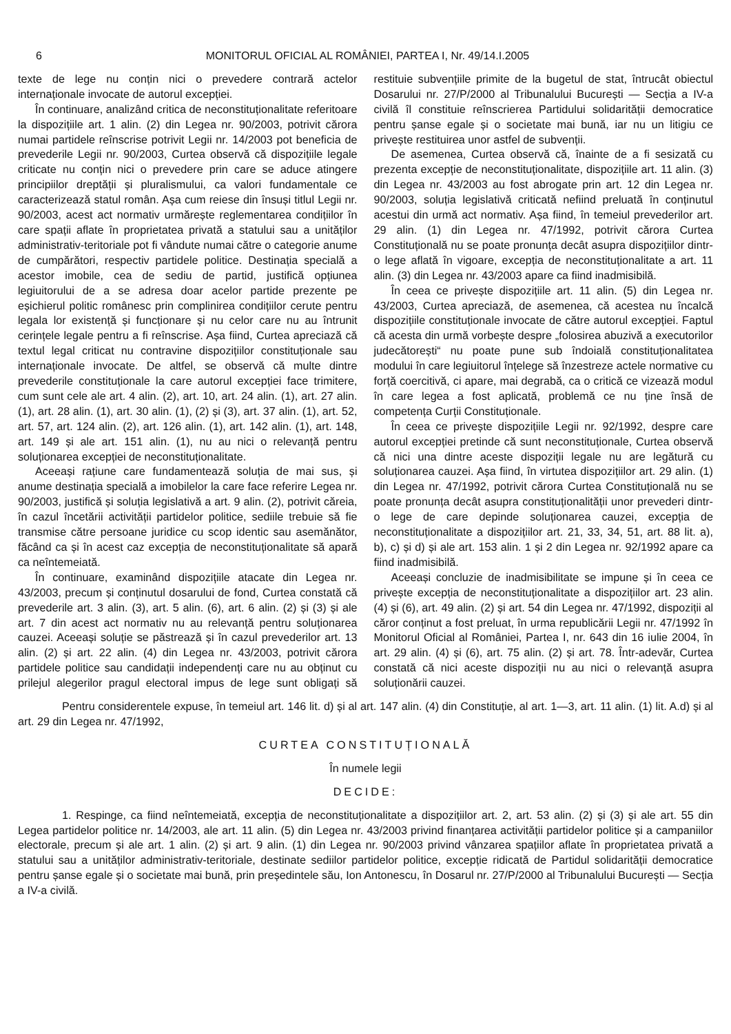6 MONITORUL OFICIAL AL ROMÂNIEI, PARTEA I, Nr. 49/14.I.2005
texte de lege nu conțin nici o prevedere contrară actelor internaționale invocate de autorul excepției.
În continuare, analizând critica de neconstituționalitate referitoare la dispozițiile art. 1 alin. (2) din Legea nr. 90/2003, potrivit cărora numai partidele reînscrise potrivit Legii nr. 14/2003 pot beneficia de prevederile Legii nr. 90/2003, Curtea observă că dispozițiile legale criticate nu conțin nici o prevedere prin care se aduce atingere principiilor dreptății și pluralismului, ca valori fundamentale ce caracterizează statul român. Așa cum reiese din însuși titlul Legii nr. 90/2003, acest act normativ urmărește reglementarea condițiilor în care spații aflate în proprietatea privată a statului sau a unităților administrativ-teritoriale pot fi vândute numai către o categorie anume de cumpărători, respectiv partidele politice. Destinația specială a acestor imobile, cea de sediu de partid, justifică opțiunea legiuitorului de a se adresa doar acelor partide prezente pe eșichierul politic românesc prin complinirea condițiilor cerute pentru legala lor existență și funcționare și nu celor care nu au întrunit cerințele legale pentru a fi reînscrise. Așa fiind, Curtea apreciază că textul legal criticat nu contravine dispozițiilor constituționale sau internaționale invocate. De altfel, se observă că multe dintre prevederile constituționale la care autorul excepției face trimitere, cum sunt cele ale art. 4 alin. (2), art. 10, art. 24 alin. (1), art. 27 alin. (1), art. 28 alin. (1), art. 30 alin. (1), (2) și (3), art. 37 alin. (1), art. 52, art. 57, art. 124 alin. (2), art. 126 alin. (1), art. 142 alin. (1), art. 148, art. 149 și ale art. 151 alin. (1), nu au nici o relevanță pentru soluționarea excepției de neconstituționalitate.
Aceeași rațiune care fundamentează soluția de mai sus, și anume destinația specială a imobilelor la care face referire Legea nr. 90/2003, justifică și soluția legislativă a art. 9 alin. (2), potrivit căreia, în cazul încetării activității partidelor politice, sediile trebuie să fie transmise către persoane juridice cu scop identic sau asemănător, făcând ca și în acest caz excepția de neconstituționalitate să apară ca neîntemeiată.
În continuare, examinând dispozițiile atacate din Legea nr. 43/2003, precum și conținutul dosarului de fond, Curtea constată că prevederile art. 3 alin. (3), art. 5 alin. (6), art. 6 alin. (2) și (3) și ale art. 7 din acest act normativ nu au relevanță pentru soluționarea cauzei. Aceeași soluție se păstrează și în cazul prevederilor art. 13 alin. (2) și art. 22 alin. (4) din Legea nr. 43/2003, potrivit cărora partidele politice sau candidații independenți care nu au obținut cu prilejul alegerilor pragul electoral impus de lege sunt obligați să restituie subvențiile primite de la bugetul de stat, întrucât obiectul Dosarului nr. 27/P/2000 al Tribunalului București — Secția a IV-a civilă îl constituie reînscrierea Partidului solidarității democratice pentru șanse egale și o societate mai bună, iar nu un litigiu ce privește restituirea unor astfel de subvenții.
De asemenea, Curtea observă că, înainte de a fi sesizată cu prezenta excepție de neconstituționalitate, dispozițiile art. 11 alin. (3) din Legea nr. 43/2003 au fost abrogate prin art. 12 din Legea nr. 90/2003, soluția legislativă criticată nefiind preluată în conținutul acestui din urmă act normativ. Așa fiind, în temeiul prevederilor art. 29 alin. (1) din Legea nr. 47/1992, potrivit cărora Curtea Constituțională nu se poate pronunța decât asupra dispozițiilor dintr-o lege aflată în vigoare, excepția de neconstituționalitate a art. 11 alin. (3) din Legea nr. 43/2003 apare ca fiind inadmisibilă.
În ceea ce privește dispozițiile art. 11 alin. (5) din Legea nr. 43/2003, Curtea apreciază, de asemenea, că acestea nu încalcă dispozițiile constituționale invocate de către autorul excepției. Faptul că acesta din urmă vorbește despre „folosirea abuzivă a executorilor judecătorești“ nu poate pune sub îndoială constituționalitatea modului în care legiuitorul înțelege să înzestreze actele normative cu forță coercitivă, ci apare, mai degrabă, ca o critică ce vizează modul în care legea a fost aplicată, problemă ce nu ține însă de competența Curții Constituționale.
În ceea ce privește dispozițiile Legii nr. 92/1992, despre care autorul excepției pretinde că sunt neconstituționale, Curtea observă că nici una dintre aceste dispoziții legale nu are legătură cu soluționarea cauzei. Așa fiind, în virtutea dispozițiilor art. 29 alin. (1) din Legea nr. 47/1992, potrivit cărora Curtea Constituțională nu se poate pronunța decât asupra constituționalității unor prevederi dintr-o lege de care depinde soluționarea cauzei, excepția de neconstituționalitate a dispozițiilor art. 21, 33, 34, 51, art. 88 lit. a), b), c) și d) și ale art. 153 alin. 1 și 2 din Legea nr. 92/1992 apare ca fiind inadmisibilă.
Aceeași concluzie de inadmisibilitate se impune și în ceea ce privește excepția de neconstituționalitate a dispozițiilor art. 23 alin. (4) și (6), art. 49 alin. (2) și art. 54 din Legea nr. 47/1992, dispoziții al căror conținut a fost preluat, în urma republicării Legii nr. 47/1992 în Monitorul Oficial al României, Partea I, nr. 643 din 16 iulie 2004, în art. 29 alin. (4) și (6), art. 75 alin. (2) și art. 78. Într-adevăr, Curtea constată că nici aceste dispoziții nu au nici o relevanță asupra soluționării cauzei.
Pentru considerentele expuse, în temeiul art. 146 lit. d) și al art. 147 alin. (4) din Constituție, al art. 1—3, art. 11 alin. (1) lit. A.d) și al art. 29 din Legea nr. 47/1992,
CURTEA CONSTITUȚIONALĂ
În numele legii
DECIDE:
1. Respinge, ca fiind neîntemeiată, excepția de neconstituționalitate a dispozițiilor art. 2, art. 53 alin. (2) și (3) și ale art. 55 din Legea partidelor politice nr. 14/2003, ale art. 11 alin. (5) din Legea nr. 43/2003 privind finanțarea activității partidelor politice și a campaniilor electorale, precum și ale art. 1 alin. (2) și art. 9 alin. (1) din Legea nr. 90/2003 privind vânzarea spațiilor aflate în proprietatea privată a statului sau a unităților administrativ-teritoriale, destinate sediilor partidelor politice, excepție ridicată de Partidul solidarității democratice pentru șanse egale și o societate mai bună, prin președintele său, Ion Antonescu, în Dosarul nr. 27/P/2000 al Tribunalului București — Secția a IV-a civilă.